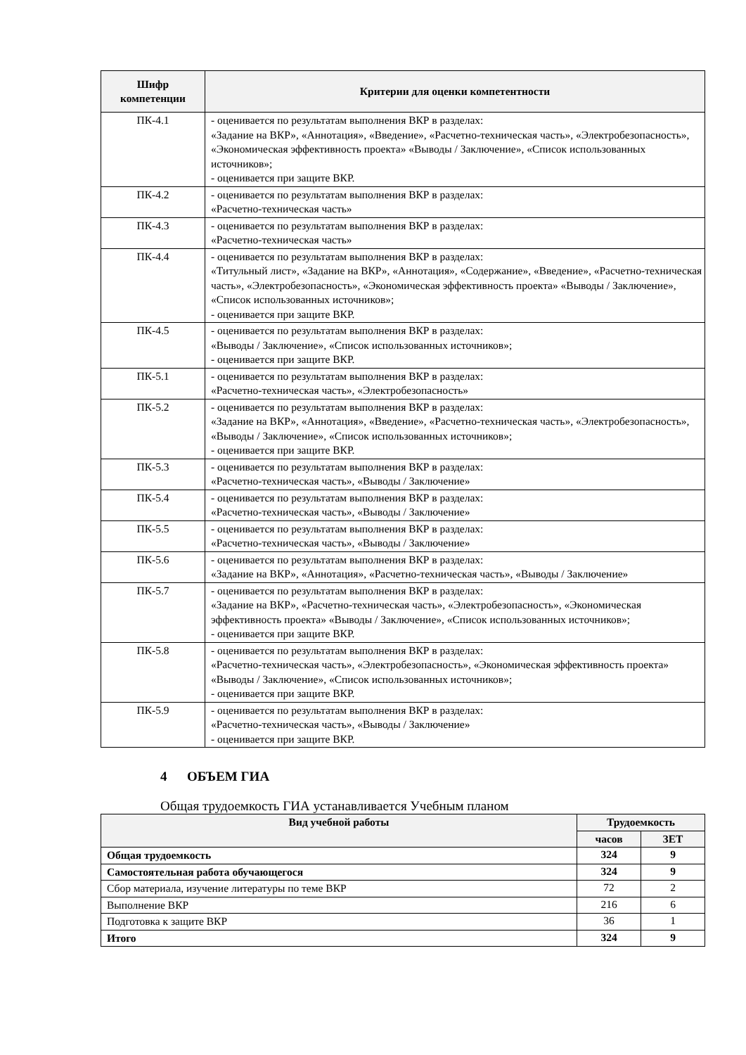| Шифр компетенции | Критерии для оценки компетентности |
| --- | --- |
| ПК-4.1 | - оценивается по результатам выполнения ВКР в разделах: «Задание на ВКР», «Аннотация», «Введение», «Расчетно-техническая часть», «Электробезопасность», «Экономическая эффективность проекта» «Выводы / Заключение», «Список использованных источников»; - оценивается при защите ВКР. |
| ПК-4.2 | - оценивается по результатам выполнения ВКР в разделах: «Расчетно-техническая часть» |
| ПК-4.3 | - оценивается по результатам выполнения ВКР в разделах: «Расчетно-техническая часть» |
| ПК-4.4 | - оценивается по результатам выполнения ВКР в разделах: «Титульный лист», «Задание на ВКР», «Аннотация», «Содержание», «Введение», «Расчетно-техническая часть», «Электробезопасность», «Экономическая эффективность проекта» «Выводы / Заключение», «Список использованных источников»; - оценивается при защите ВКР. |
| ПК-4.5 | - оценивается по результатам выполнения ВКР в разделах: «Выводы / Заключение», «Список использованных источников»; - оценивается при защите ВКР. |
| ПК-5.1 | - оценивается по результатам выполнения ВКР в разделах: «Расчетно-техническая часть», «Электробезопасность» |
| ПК-5.2 | - оценивается по результатам выполнения ВКР в разделах: «Задание на ВКР», «Аннотация», «Введение», «Расчетно-техническая часть», «Электробезопасность», «Выводы / Заключение», «Список использованных источников»; - оценивается при защите ВКР. |
| ПК-5.3 | - оценивается по результатам выполнения ВКР в разделах: «Расчетно-техническая часть», «Выводы / Заключение» |
| ПК-5.4 | - оценивается по результатам выполнения ВКР в разделах: «Расчетно-техническая часть», «Выводы / Заключение» |
| ПК-5.5 | - оценивается по результатам выполнения ВКР в разделах: «Расчетно-техническая часть», «Выводы / Заключение» |
| ПК-5.6 | - оценивается по результатам выполнения ВКР в разделах: «Задание на ВКР», «Аннотация», «Расчетно-техническая часть», «Выводы / Заключение» |
| ПК-5.7 | - оценивается по результатам выполнения ВКР в разделах: «Задание на ВКР», «Расчетно-техническая часть», «Электробезопасность», «Экономическая эффективность проекта» «Выводы / Заключение», «Список использованных источников»; - оценивается при защите ВКР. |
| ПК-5.8 | - оценивается по результатам выполнения ВКР в разделах: «Расчетно-техническая часть», «Электробезопасность», «Экономическая эффективность проекта» «Выводы / Заключение», «Список использованных источников»; - оценивается при защите ВКР. |
| ПК-5.9 | - оценивается по результатам выполнения ВКР в разделах: «Расчетно-техническая часть», «Выводы / Заключение» - оценивается при защите ВКР. |
4 ОБЪЕМ ГИА
Общая трудоемкость ГИА устанавливается Учебным планом
| Вид учебной работы | Трудоемкость | |
| --- | --- | --- |
| | часов | ЗЕТ |
| Общая трудоемкость | 324 | 9 |
| Самостоятельная работа обучающегося | 324 | 9 |
| Сбор материала, изучение литературы по теме ВКР | 72 | 2 |
| Выполнение ВКР | 216 | 6 |
| Подготовка к защите ВКР | 36 | 1 |
| Итого | 324 | 9 |